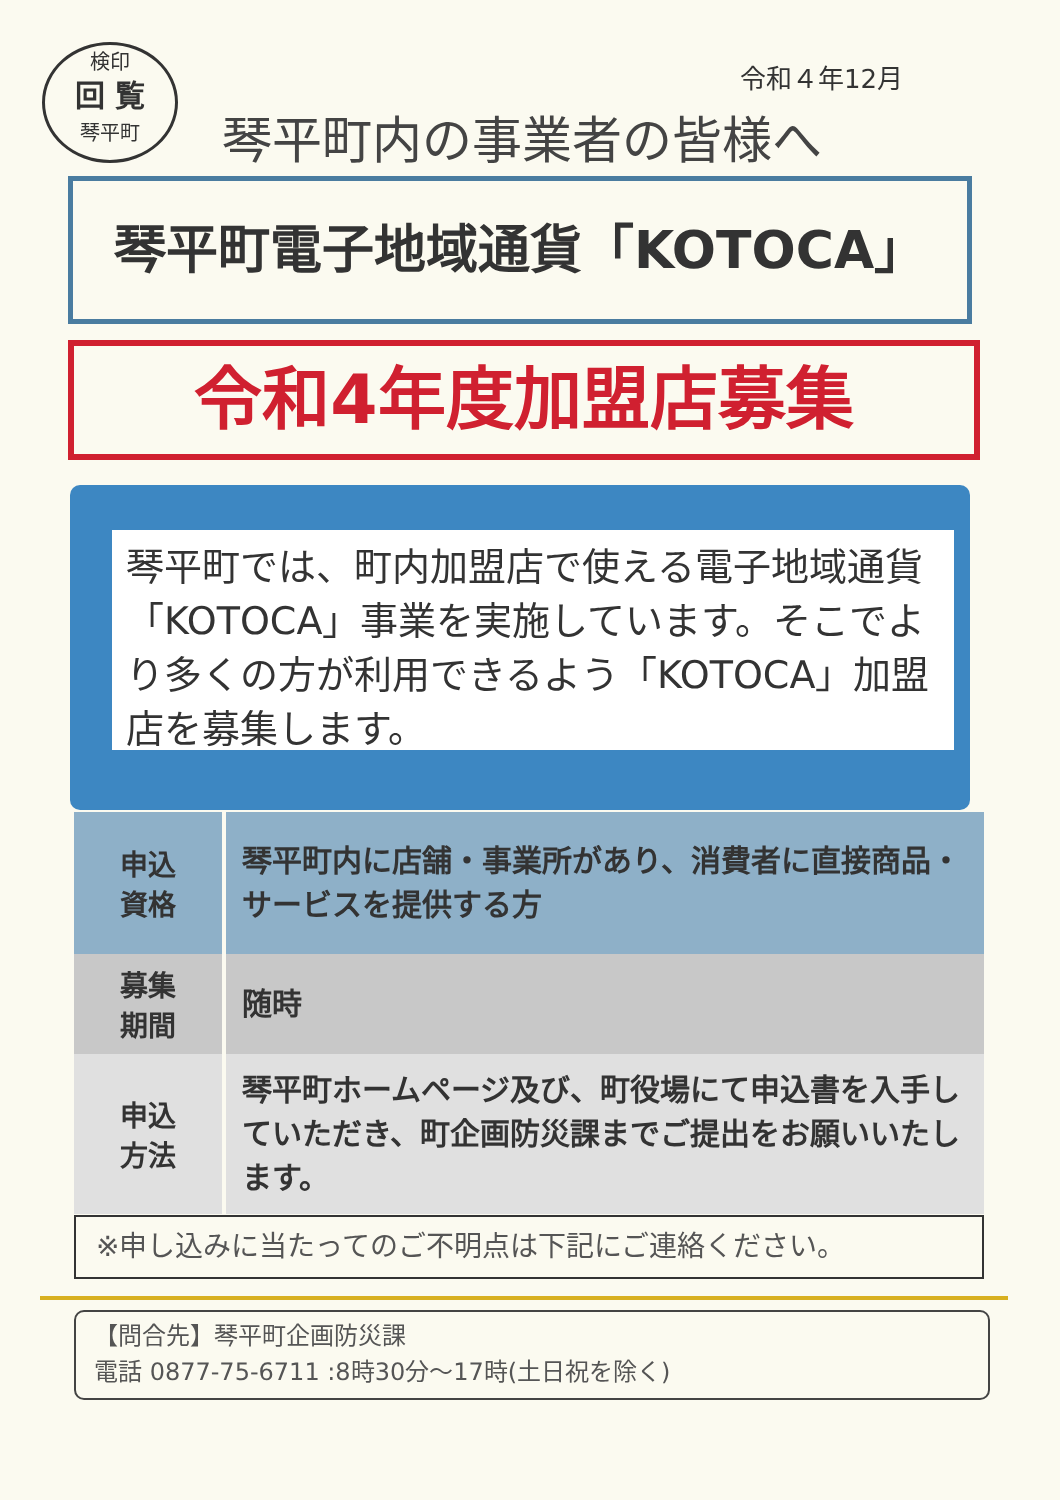検印
回 覧
琴平町
令和４年12月
琴平町内の事業者の皆様へ
琴平町電子地域通貨「KOTOCA」
令和4年度加盟店募集
琴平町では、町内加盟店で使える電子地域通貨「KOTOCA」事業を実施しています。そこでより多くの方が利用できるよう「KOTOCA」加盟店を募集します。
| 申込 資格 | 琴平町内に店舗・事業所があり、消費者に直接商品・サービスを提供する方 |
| 募集 期間 | 随時 |
| 申込 方法 | 琴平町ホームページ及び、町役場にて申込書を入手していただき、町企画防災課までご提出をお願いいたします。 |
※申し込みに当たってのご不明点は下記にご連絡ください。
【問合先】琴平町企画防災課
電話 0877-75-6711 :8時30分～17時(土日祝を除く)